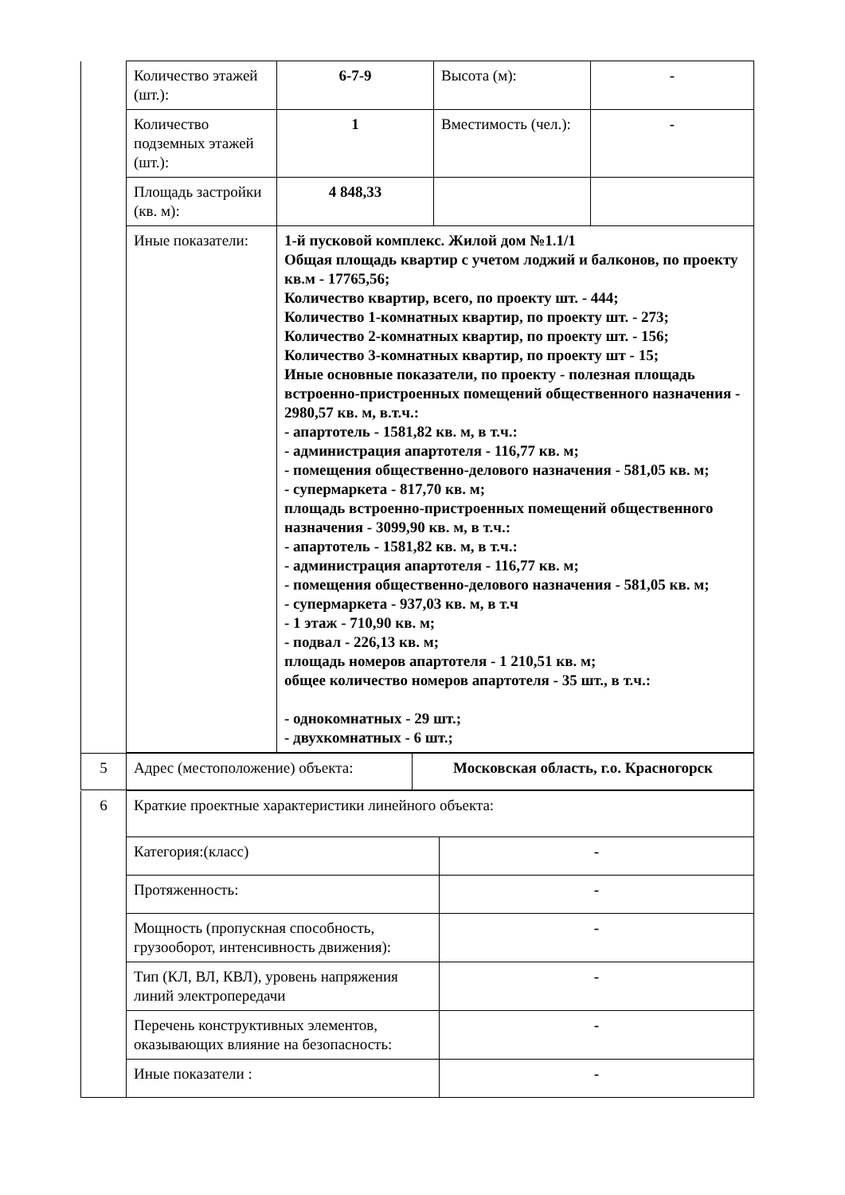| | Количество этажей (шт.): | 6-7-9 | Высота (м): | - |
| | Количество подземных этажей (шт.): | 1 | Вместимость (чел.): | - |
| | Площадь застройки (кв. м): | 4 848,33 | | |
| | Иные показатели: | 1-й пусковой комплекс. Жилой дом №1.1/1 Общая площадь квартир с учетом лоджий и балконов, по проекту кв.м - 17765,56; Количество квартир, всего, по проекту шт. - 444; Количество 1-комнатных квартир, по проекту шт. - 273; Количество 2-комнатных квартир, по проекту шт. - 156; Количество 3-комнатных квартир, по проекту шт - 15; Иные основные показатели, по проекту - полезная площадь встроенно-пристроенных помещений общественного назначения - 2980,57 кв. м, в.т.ч.: - апартотель - 1581,82 кв. м, в т.ч.: - администрация апартотеля - 116,77 кв. м; - помещения общественно-делового назначения - 581,05 кв. м; - супермаркета - 817,70 кв. м; площадь встроенно-пристроенных помещений общественного назначения - 3099,90 кв. м, в т.ч.: - апартотель - 1581,82 кв. м, в т.ч.: - администрация апартотеля - 116,77 кв. м; - помещения общественно-делового назначения - 581,05 кв. м; - супермаркета - 937,03 кв. м, в т.ч - 1 этаж - 710,90 кв. м; - подвал - 226,13 кв. м; площадь номеров апартотеля - 1 210,51 кв. м; общее количество номеров апартотеля - 35 шт., в т.ч.: - однокомнатных - 29 шт.; - двухкомнатных - 6 шт.; | | |
| 5 | Адрес (местоположение) объекта: | Московская область, г.о. Красногорск |
| 6 | Краткие проектные характеристики линейного объекта: | |
| | Категория:(класс) | - |
| | Протяженность: | - |
| | Мощность (пропускная способность, грузооборот, интенсивность движения): | - |
| | Тип (КЛ, ВЛ, КВЛ), уровень напряжения линий электропередачи | - |
| | Перечень конструктивных элементов, оказывающих влияние на безопасность: | - |
| | Иные показатели : | - |